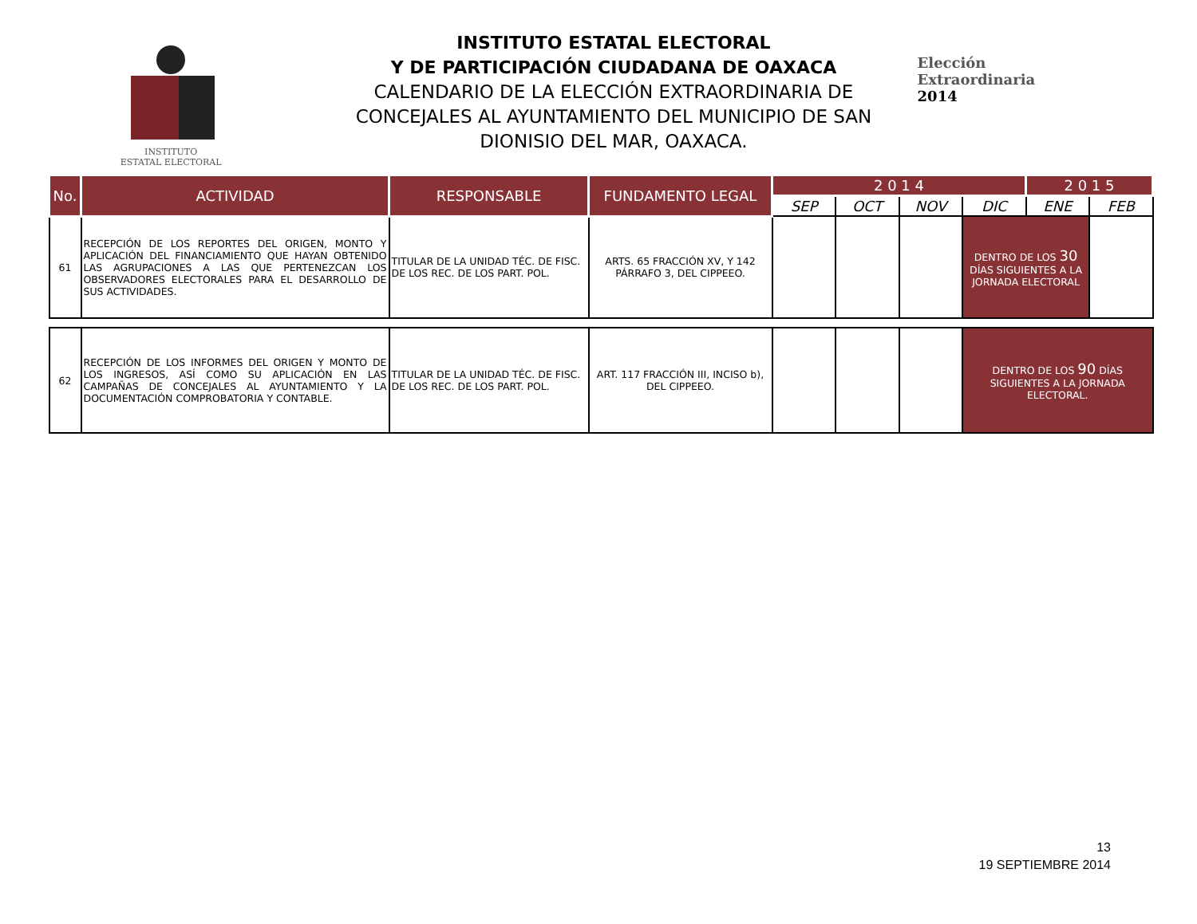INSTITUTO
ESTATAL ELECTORAL
INSTITUTO ESTATAL ELECTORAL
Y DE PARTICIPACIÓN CIUDADANA DE OAXACA
CALENDARIO DE LA ELECCIÓN EXTRAORDINARIA DE CONCEJALES AL AYUNTAMIENTO DEL MUNICIPIO DE SAN DIONISIO DEL MAR, OAXACA.
Elección
Extraordinaria
2014
| No. | ACTIVIDAD | RESPONSABLE | FUNDAMENTO LEGAL | 2 0 1 4 | | | | 2 0 1 5 | |
| --- | --- | --- | --- | --- | --- | --- | --- | --- | --- |
| | | | | SEP | OCT | NOV | DIC | ENE | FEB |
| 61 | RECEPCIÓN DE LOS REPORTES DEL ORIGEN, MONTO Y APLICACIÓN DEL FINANCIAMIENTO QUE HAYAN OBTENIDO LAS AGRUPACIONES A LAS QUE PERTENEZCAN LOS OBSERVADORES ELECTORALES PARA EL DESARROLLO DE SUS ACTIVIDADES. | TITULAR DE LA UNIDAD TÉC. DE FISC. DE LOS REC. DE LOS PART. POL. | ARTS. 65 FRACCIÓN XV, Y 142 PÁRRAFO 3, DEL CIPPEEO. | | | | DENTRO DE LOS 30 DÍAS SIGUIENTES A LA JORNADA ELECTORAL | | |
| 62 | RECEPCIÓN DE LOS INFORMES DEL ORIGEN Y MONTO DE LOS INGRESOS, ASÍ COMO SU APLICACIÓN EN LAS CAMPAÑAS DE CONCEJALES AL AYUNTAMIENTO Y LA DOCUMENTACIÓN COMPROBATORIA Y CONTABLE. | TITULAR DE LA UNIDAD TÉC. DE FISC. DE LOS REC. DE LOS PART. POL. | ART. 117 FRACCIÓN III, INCISO b), DEL CIPPEEO. | | | | DENTRO DE LOS 90 DÍAS SIGUIENTES A LA JORNADA ELECTORAL. | | |
13
19 SEPTIEMBRE 2014